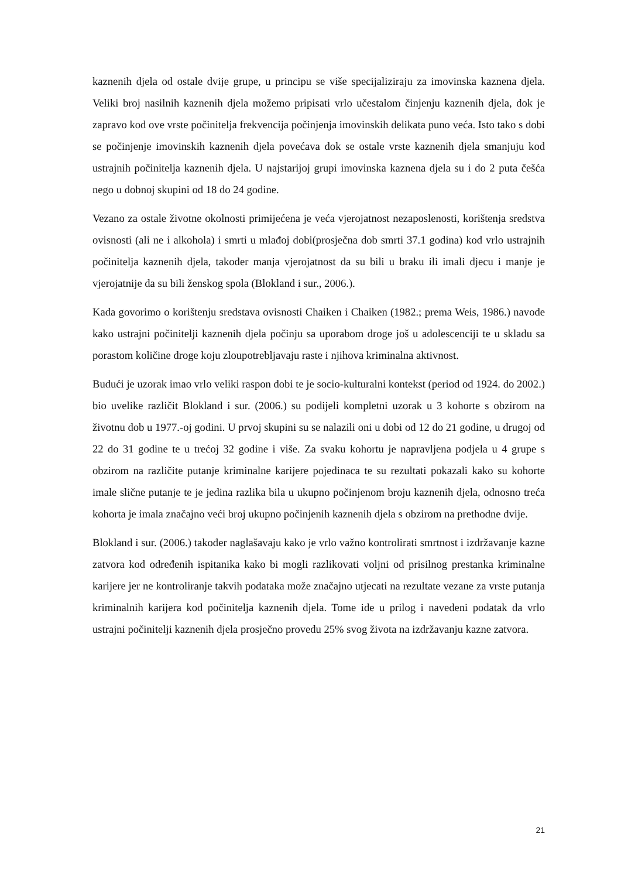kaznenih djela od ostale dvije grupe, u principu se više specijaliziraju za imovinska kaznena djela. Veliki broj nasilnih kaznenih djela možemo pripisati vrlo učestalom činjenju kaznenih djela, dok je zapravo kod ove vrste počinitelja frekvencija počinjenja imovinskih delikata puno veća. Isto tako s dobi se počinjenje imovinskih kaznenih djela povećava dok se ostale vrste kaznenih djela smanjuju kod ustrajnih počinitelja kaznenih djela. U najstarijoj grupi imovinska kaznena djela su i do 2 puta češća nego u dobnoj skupini od 18 do 24 godine.
Vezano za ostale životne okolnosti primijećena je veća vjerojatnost nezaposlenosti, korištenja sredstva ovisnosti (ali ne i alkohola) i smrti u mlađoj dobi(prosječna dob smrti 37.1 godina) kod vrlo ustrajnih počinitelja kaznenih djela, također manja vjerojatnost da su bili u braku ili imali djecu i manje je vjerojatnije da su bili ženskog spola (Blokland i sur., 2006.).
Kada govorimo o korištenju sredstava ovisnosti Chaiken i Chaiken (1982.; prema Weis, 1986.) navode kako ustrajni počinitelji kaznenih djela počinju sa uporabom droge još u adolescenciji te u skladu sa porastom količine droge koju zloupotrebljavaju raste i njihova kriminalna aktivnost.
Budući je uzorak imao vrlo veliki raspon dobi te je socio-kulturalni kontekst (period od 1924. do 2002.) bio uvelike različit Blokland i sur. (2006.) su podijeli kompletni uzorak u 3 kohorte s obzirom na životnu dob u 1977.-oj godini. U prvoj skupini su se nalazili oni u dobi od 12 do 21 godine, u drugoj od 22 do 31 godine te u trećoj 32 godine i više. Za svaku kohortu je napravljena podjela u 4 grupe s obzirom na različite putanje kriminalne karijere pojedinaca te su rezultati pokazali kako su kohorte imale slične putanje te je jedina razlika bila u ukupno počinjenom broju kaznenih djela, odnosno treća kohorta je imala značajno veći broj ukupno počinjenih kaznenih djela s obzirom na prethodne dvije.
Blokland i sur. (2006.) također naglašavaju kako je vrlo važno kontrolirati smrtnost i izdržavanje kazne zatvora kod određenih ispitanika kako bi mogli razlikovati voljni od prisilnog prestanka kriminalne karijere jer ne kontroliranje takvih podataka može značajno utjecati na rezultate vezane za vrste putanja kriminalnih karijera kod počinitelja kaznenih djela. Tome ide u prilog i navedeni podatak da vrlo ustrajni počinitelji kaznenih djela prosječno provedu 25% svog života na izdržavanju kazne zatvora.
21